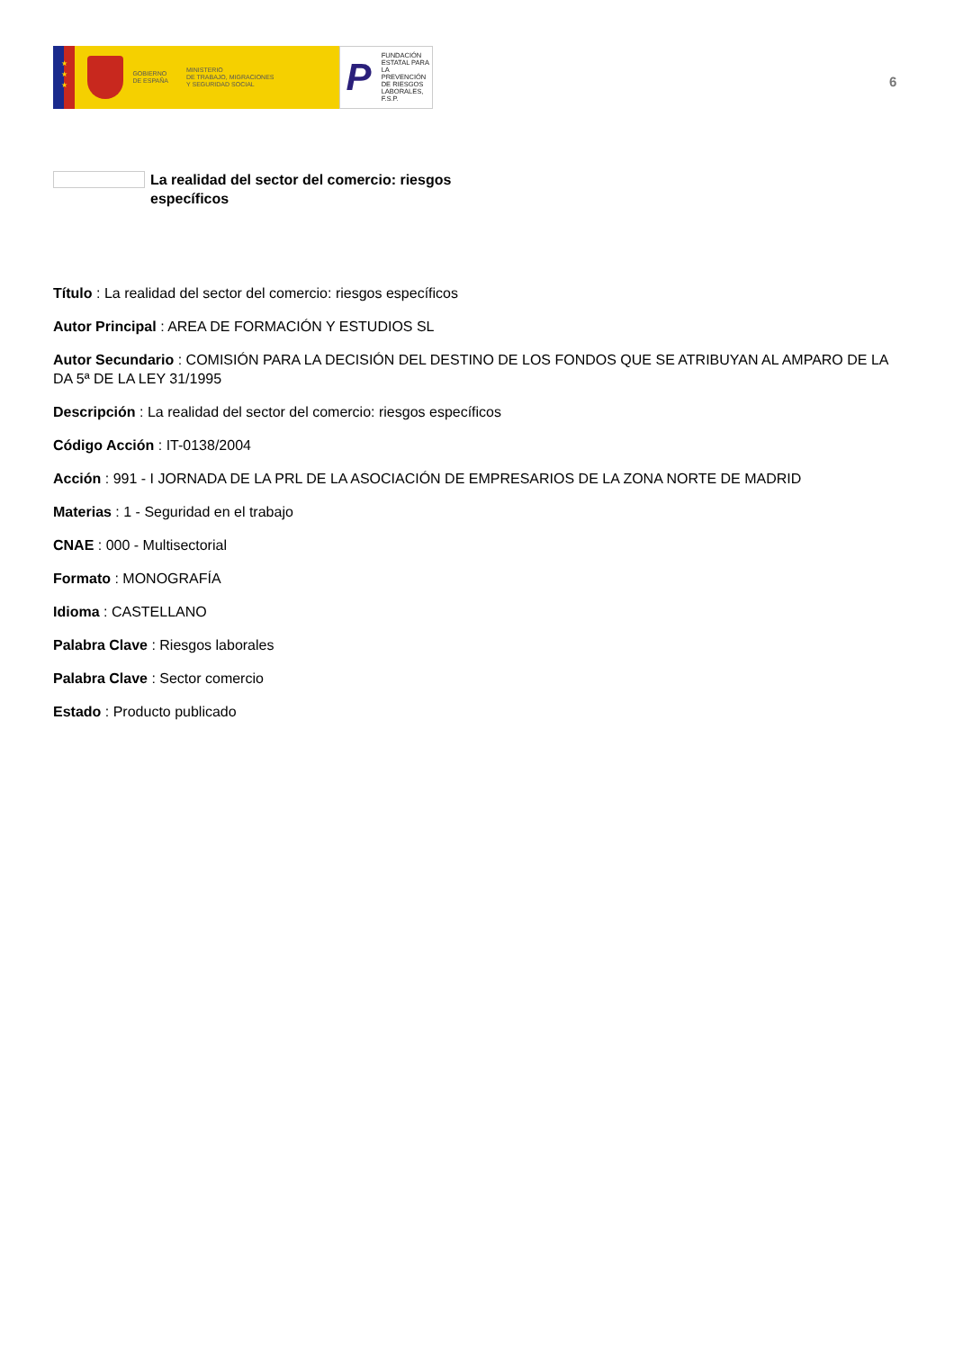★
★
★
GOBIERNO
DE ESPAÑA
MINISTERIO
DE TRABAJO, MIGRACIONES
Y SEGURIDAD SOCIAL
P
FUNDACIÓN
ESTATAL PARA
LA PREVENCIÓN
DE RIESGOS
LABORALES, F.S.P.
6
La realidad del sector del comercio: riesgos específicos
Título : La realidad del sector del comercio: riesgos específicos
Autor Principal : AREA DE FORMACIÓN Y ESTUDIOS SL
Autor Secundario : COMISIÓN PARA LA DECISIÓN DEL DESTINO DE LOS FONDOS QUE SE ATRIBUYAN AL AMPARO DE LA DA 5ª DE LA LEY 31/1995
Descripción : La realidad del sector del comercio: riesgos específicos
Código Acción : IT-0138/2004
Acción : 991 - I JORNADA DE LA PRL DE LA ASOCIACIÓN DE EMPRESARIOS DE LA ZONA NORTE DE MADRID
Materias : 1 - Seguridad en el trabajo
CNAE : 000 - Multisectorial
Formato : MONOGRAFÍA
Idioma : CASTELLANO
Palabra Clave : Riesgos laborales
Palabra Clave : Sector comercio
Estado : Producto publicado